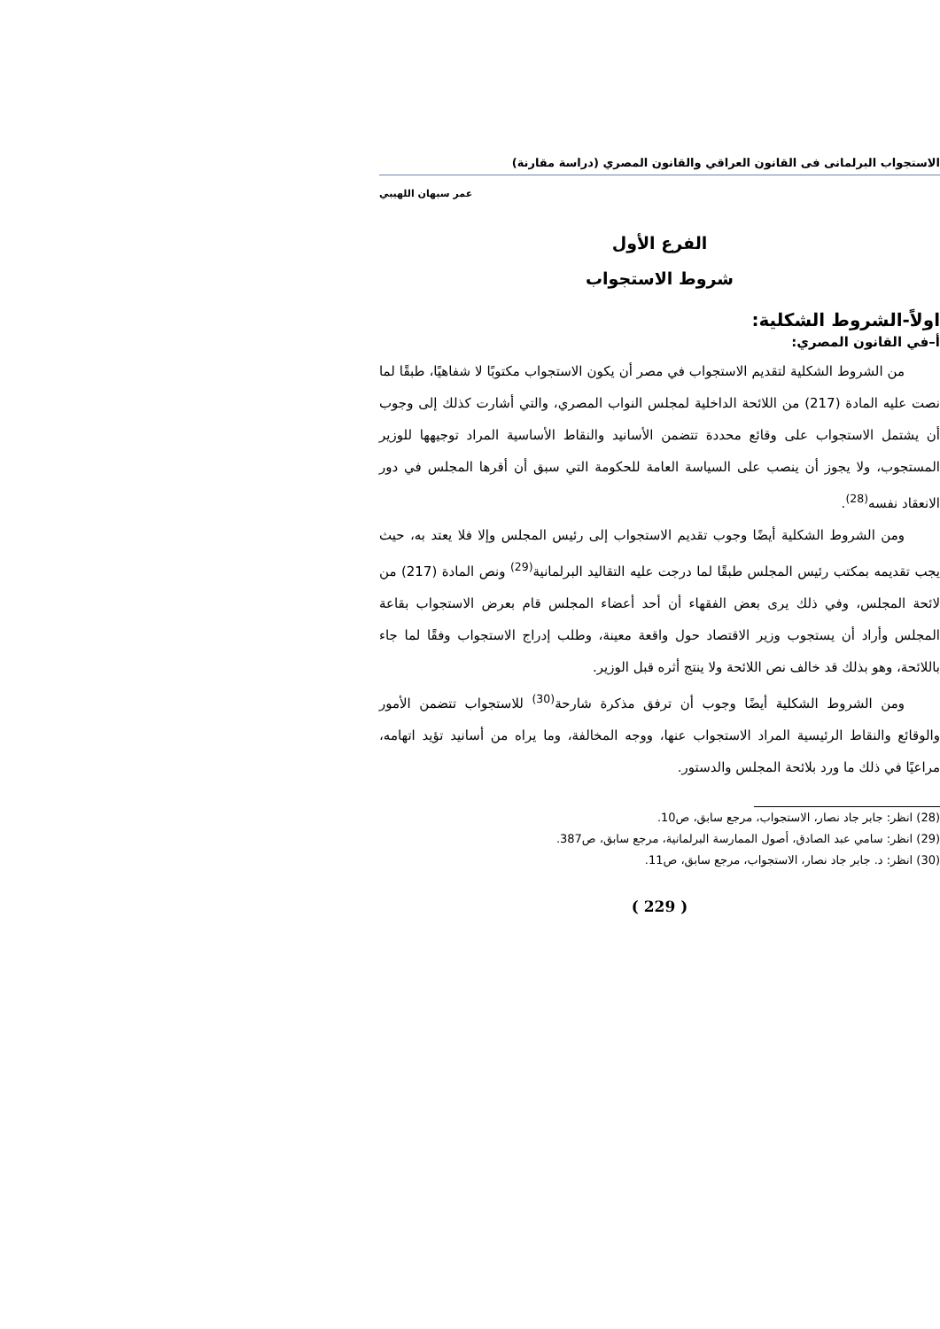الاستجواب البرلمانى فى القانون العراقي والقانون المصري (دراسة مقارنة)
عمر سبهان اللهيبي
الفرع الأول
شروط الاستجواب
اولاً-الشروط الشكلية:
أ–في القانون المصري:
من الشروط الشكلية لتقديم الاستجواب في مصر أن يكون الاستجواب مكتوبًا لا شفاهيًا، طبقًا لما نصت عليه المادة (217) من اللائحة الداخلية لمجلس النواب المصري، والتي أشارت كذلك إلى وجوب أن يشتمل الاستجواب على وقائع محددة تتضمن الأسانيد والنقاط الأساسية المراد توجيهها للوزير المستجوب، ولا يجوز أن ينصب على السياسة العامة للحكومة التي سبق أن أقرها المجلس في دور الانعقاد نفسه<sup>(28)</sup>.
ومن الشروط الشكلية أيضًا وجوب تقديم الاستجواب إلى رئيس المجلس وإلا فلا يعتد به، حيث يجب تقديمه بمكتب رئيس المجلس طبقًا لما درجت عليه التقاليد البرلمانية<sup>(29)</sup> ونص المادة (217) من لائحة المجلس، وفي ذلك يرى بعض الفقهاء أن أحد أعضاء المجلس قام بعرض الاستجواب بقاعة المجلس وأراد أن يستجوب وزير الاقتصاد حول واقعة معينة، وطلب إدراج الاستجواب وفقًا لما جاء باللائحة، وهو بذلك قد خالف نص اللائحة ولا ينتج أثره قبل الوزير.
ومن الشروط الشكلية أيضًا وجوب أن ترفق مذكرة شارحة<sup>(30)</sup> للاستجواب تتضمن الأمور والوقائع والنقاط الرئيسية المراد الاستجواب عنها، ووجه المخالفة، وما يراه من أسانيد تؤيد اتهامه، مراعيًا في ذلك ما ورد بلائحة المجلس والدستور.
(28) انظر: جابر جاد نصار، الاستجواب، مرجع سابق، ص10.
(29) انظر: سامي عبد الصادق، أصول الممارسة البرلمانية، مرجع سابق، ص387.
(30) انظر: د. جابر جاد نصار، الاستجواب، مرجع سابق، ص11.
( 229 )